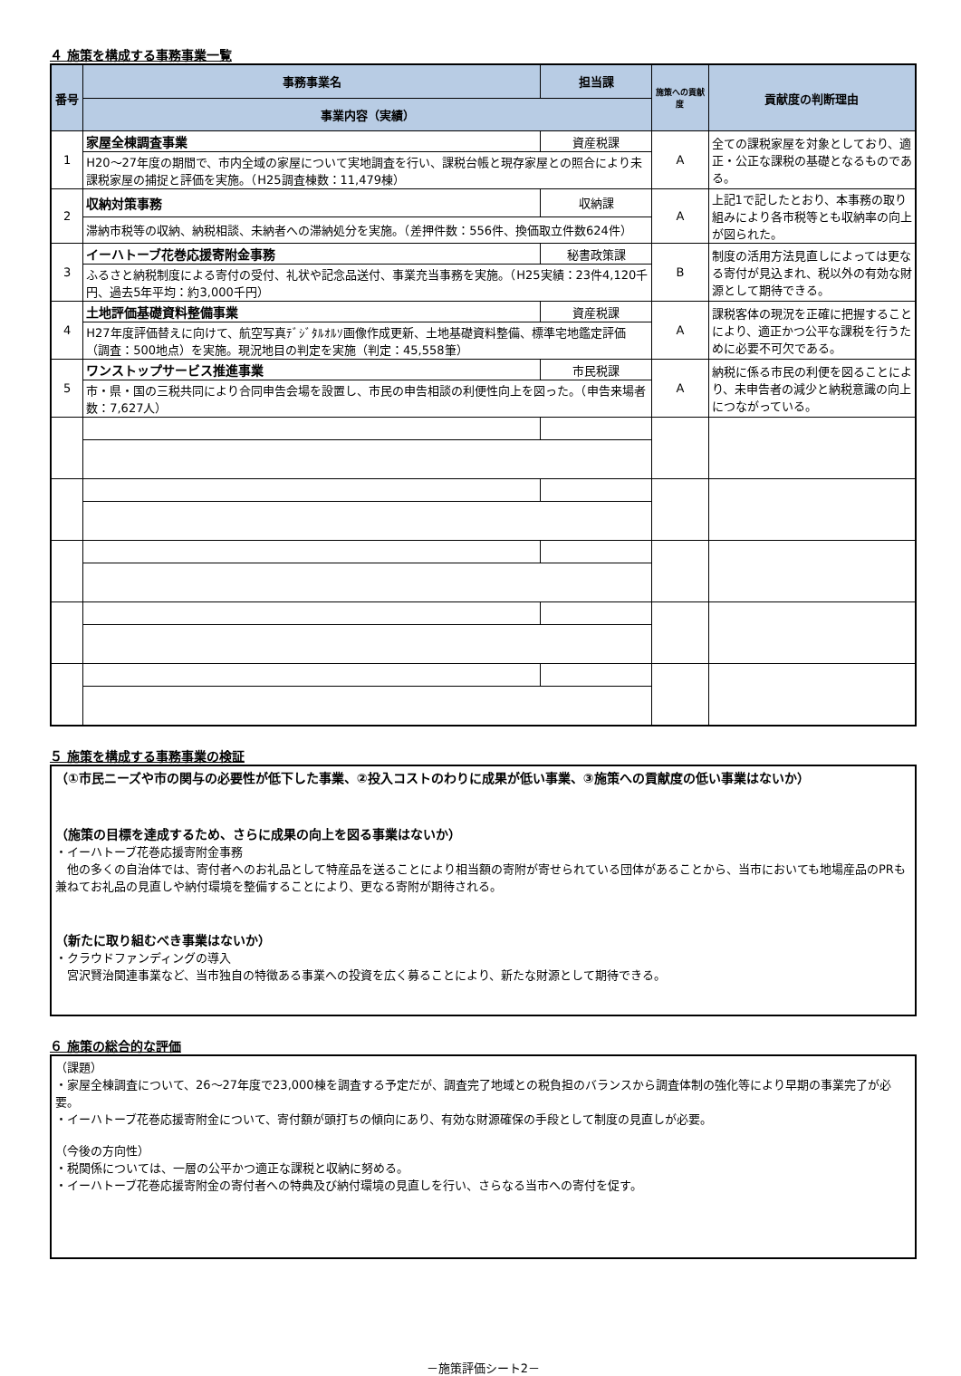４ 施策を構成する事務事業一覧
| 番号 | 事務事業名 | 担当課 | 施策への貢献度 | 貢献度の判断理由 |
| --- | --- | --- | --- | --- |
| | 事業内容（実績） | | | |
| 1 | 家屋全棟調査事業 | 資産税課 | A | 全ての課税家屋を対象としており、適正・公正な課税の基礎となるものである。 |
| | H20～27年度の期間で、市内全域の家屋について実地調査を行い、課税台帳と現存家屋との照合により未課税家屋の捕捉と評価を実施。（H25調査棟数：11,479棟） | | | |
| 2 | 収納対策事務 | 収納課 | A | 上記1で記したとおり、本事務の取り組みにより各市税等とも収納率の向上が図られた。 |
| | 滞納市税等の収納、納税相談、未納者への滞納処分を実施。（差押件数：556件、換価取立件数624件） | | | |
| 3 | イーハトーブ花巻応援寄附金事務 | 秘書政策課 | B | 制度の活用方法見直しによっては更なる寄付が見込まれ、税以外の有効な財源として期待できる。 |
| | ふるさと納税制度による寄付の受付、礼状や記念品送付、事業充当事務を実施。（H25実績：23件4,120千円、過去5年平均：約3,000千円） | | | |
| 4 | 土地評価基礎資料整備事業 | 資産税課 | A | 課税客体の現況を正確に把握することにより、適正かつ公平な課税を行うために必要不可欠である。 |
| | H27年度評価替えに向けて、航空写真ﾃﾞｼﾞﾀﾙｵﾙｿ画像作成更新、土地基礎資料整備、標準宅地鑑定評価（調査：500地点）を実施。現況地目の判定を実施（判定：45,558筆） | | | |
| 5 | ワンストップサービス推進事業 | 市民税課 | A | 納税に係る市民の利便を図ることにより、未申告者の減少と納税意識の向上につながっている。 |
| | 市・県・国の三税共同により合同申告会場を設置し、市民の申告相談の利便性向上を図った。（申告来場者数：7,627人） | | | |
５ 施策を構成する事務事業の検証
（①市民ニーズや市の関与の必要性が低下した事業、②投入コストのわりに成果が低い事業、③施策への貢献度の低い事業はないか）
（施策の目標を達成するため、さらに成果の向上を図る事業はないか）
・イーハトーブ花巻応援寄附金事務
　他の多くの自治体では、寄付者へのお礼品として特産品を送ることにより相当額の寄附が寄せられている団体があることから、当市においても地場産品のPRも兼ねてお礼品の見直しや納付環境を整備することにより、更なる寄附が期待される。
（新たに取り組むべき事業はないか）
・クラウドファンディングの導入
　宮沢賢治関連事業など、当市独自の特徴ある事業への投資を広く募ることにより、新たな財源として期待できる。
６ 施策の総合的な評価
（課題）
・家屋全棟調査について、26～27年度で23,000棟を調査する予定だが、調査完了地域との税負担のバランスから調査体制の強化等により早期の事業完了が必要。
・イーハトーブ花巻応援寄附金について、寄付額が頭打ちの傾向にあり、有効な財源確保の手段として制度の見直しが必要。
（今後の方向性）
・税関係については、一層の公平かつ適正な課税と収納に努める。
・イーハトーブ花巻応援寄附金の寄付者への特典及び納付環境の見直しを行い、さらなる当市への寄付を促す。
－施策評価シート2－